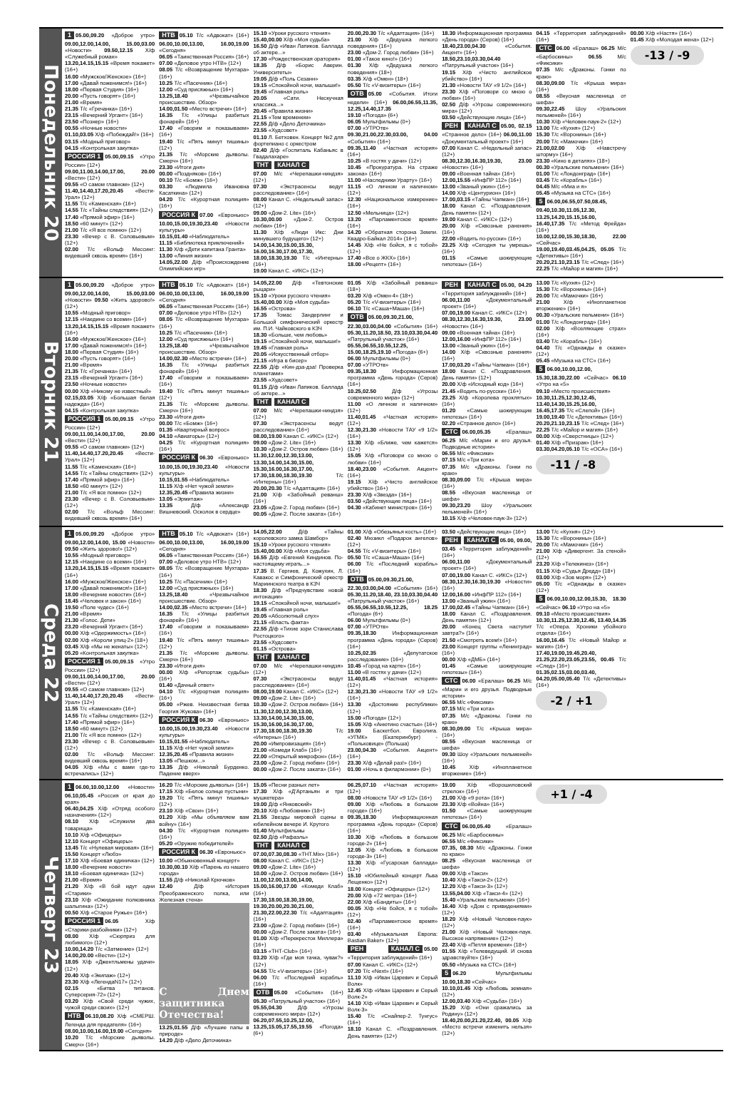Понедельник 20
1 05.00,09.20 «Доброе утро» 09.00,12.00,14.00, 15.00,03.00 «Новости» 09.50,12.15 Х/ф «Служебный роман»
13.20,14.15,15.15 «Время покажет» (16+)
16.00 «Мужское/Женское» (16+)
17.00 «Давай поженимся!» (16+)
18.00 «Первая Студия» (16+)
20.00 «Пусть говорят» (16+)
21.00 «Время»
21.35 Т/с «Гречанка» (16+)
23.15 «Вечерний Ургант» (16+)
23.50 «Познер» (16+)
00.55 «Ночные новости»
01.10,03.05 Х/ф «Побеждай!» (16+)
03.15 «Модный приговор»
04.15 «Контрольная закупка»
РОССИЯ 1 05.00,09.15 «Утро России» (12+)
09.00,11.00,14.00,17.00, 20.00 «Вести» (12+)
09.55 «О самом главном» (12+)
11.40,14.40,17.20,20.45 «Вести-Урал» (12+)
11.55 Т/с «Каменская» (16+)
14.55 Т/с «Тайны следствия» (12+)
17.40 «Прямой эфир» (16+)
18.50 «60 минут» (12+)
21.00 Т/с «Я все помню» (12+)
23.30 «Вечер с В. Соловьевым» (12+)
02.00 Т/с «Вольф Мессинг: видевший сквозь время» (16+)
НТВ 05.10 Т/с «Адвокат» (16+) 06.00,10.00,13.00, 16.00,19.00 «Сегодня»
06.05 «Таинственная Россия» (16+)
07.00 «Деловое утро НТВ» (12+)
08.05 Т/с «Возвращение Мухтара» (16+)
10.25 Т/с «Пасечник» (16+)
12.00 «Суд присяжных» (16+)
13.25,18.40 «Чрезвычайное происшествие. Обзор»
14.00,01.50 «Место встречи» (16+)
16.35 Т/с «Улицы разбитых фонарей» (16+)
17.40 «Говорим и показываем» (16+)
19.40 Т/с «Пять минут тишины» (12+)
21.35 Т/с «Морские дьяволы. Смерч» (16+)
23.30 «Итоги дня»
00.00 «Поздняков» (16+)
00.10 Т/с «Бомж» (16+)
03.30 «Людмила Ивановна Касаткина» (12+)
04.20 Т/с «Курортная полиция» (16+)
РОССИЯ К 07.00 «Евроньюс» 10.00,15.00,19.30,23.40 «Новости культуры»
10.15,01.40 «Наблюдатель»
11.15 «Библиотека приключений»
11.30 Х/ф «Дети капитана Гранта»
13.00 «Линия жизни»
14.05,22.00 Д/ф «Происхождение Олимпийских игр»
15.10 «Уроки русского чтения»
15.40,00.00 Х/ф «Моя судьба»
16.50 Д/ф «Иван Лапиков. Баллада об актере...»
17.30 «Рождественская оратория»
18.35 Д/ф «Борис Аверин. Университеты»
19.05 Д/ф «Поль Сезанн»
19.15 «Спокойной ночи, малыши!»
19.45 «Главная роль»
20.05 «Сати. Нескучная классика...»
20.45 «Правила жизни»
21.15 «Тем временем»
22.55 Д/ф «Дело Деточкина»
23.55 «Худсовет»
01.10 Л. Бетховен. Концерт №2 для фортепиано с оркестром
02.40 Д/ф «Госпиталь Кабаньяс в Гвадалахаре»
ТНТ КАНАЛ С
07.00 М/с «Черепашки-ниндзя» (12+)
07.30 «Экстрасенсы ведут расследование» (16+)
08.00 Канал С. «Недельный запас» (12+)
09.00 «Дом-2. Lite» (16+)
10.30,00.00 «Дом-2. Остров любви» (16+)
11.30 Х/ф «Люди Икс: Дни минувшего будущего» (12+)
14.00,14.30,15.00,15.30, 16.00,16.30,17.00,17.30, 18.00,18.30,19.30 Т/с «Интерны» (16+)
19.00 Канал С. «ИКС» (12+)
20.00,20.30 Т/с «Адаптация» (16+)
21.00 Х/ф «Дедушка легкого поведения» (16+)
23.00 «Дом-2. Город любви» (16+)
01.00 «Такое кино!» (16+)
01.30 Х/ф «Дедушка легкого поведения» (18+)
03.35 Х/ф «Омен» (18+)
05.50 Т/с «V-визитеры» (16+)
ОТВ 05.00 «События. Итоги недели» (16+) 06.00,06.55,11.35, 12.25,14.40,17.35
19.10 «Погода» (6+)
06.05 Мультфильмы (0+)
07.00 «УТРОтв»
09.30,21.00,22.30,03.00, 04.00 «События» (16+)
09.35,11.40 «Частная история» (16+)
10.25 «В гостях у дачи» (12+)
10.45 «Прокуратура. На страже закона» (16+)
11.00 «Наследники Урарту» (16+)
11.15 «О личном и наличном» (12+)
12.30 «Национальное измерение» (16+)
12.50 «Мельница» (12+)
13.20 «Парламентское время» (16+)
14.20 «Обратная сторона Земли. Квадро-Байкал 2014» (16+)
14.45 Х/ф «Не бойся, я с тобой» (12+)
17.40 «Все о ЖКХ» (16+)
18.00 «Рецепт» (16+)
18.30 Информационная программа «День города» (Серов) (16+)
18.40,23.00,04.30 «События. Акцент» (16+)
18.50,23.10,03.30,04.40 «Патрульный участок» (16+)
19.15 Х/ф «Чисто английское убийство» (16+)
21.30 «Новости ТАУ «9 1/2» (16+)
23.30 Х/ф «Поговори со мною о любви» (16+)
02.50 Д/ф «Угрозы современного мира» (12+)
03.50 «Действующие лица» (16+)
РЕН КАНАЛ С 05.00, 02.15 «Странное дело» (16+) 06.00,11.00 «Документальный проект» (16+)
07.00 Канал С. «Недельный запас» (12+)
08.30,12.30,16.30,19.30, 23.00 «Новости» (16+)
09.00 «Военная тайна» (16+)
12.00,15.55 «ИнфПР 112» (16+)
13.00 «Званый ужин» (16+)
14.00 Х/ф «Центурион» (16+)
17.00,03.15 «Тайны Чапман» (16+)
18.00 Канал С. «Поздравления. День памяти» (12+)
19.00 Канал С. «ИКС» (12+)
20.00 Х/ф «Сквозные ранения» (16+)
22.00 «Водить по-русски» (16+)
23.25 Х/ф «Сегодня ты умрешь» (16+)
01.15 «Самые шокирующие гипотезы» (16+)
04.15 «Территория заблуждений» (16+)
СТС 06.00 «Ералаш» 06.25 М/с «Барбоскины» 06.55 М/с «Фиксики»
07.35 М/с «Драконы. Гонки по краю»
08.30,09.00 Т/с «Крыша мира» (16+)
08.55 «Вкусная масленица от шефа»
09.30,22.45 Шоу «Уральских пельменей» (16+)
10.30 Х/ф «Человек-паук-2» (12+)
13.00 Т/с «Кухня» (12+)
15.30 Т/с «Воронины» (16+)
20.00 Т/с «Мамочки» (16+)
21.00,02.00 Х/ф «Навстречу шторму» (16+)
23.30 «Кино в деталях» (18+)
00.30 «Уральские пельмени» (16+)
01.00 Т/с «Лондонград» (16+)
03.45 Т/с «Корабль» (16+)
04.45 М/с «Миа и я»
05.45 «Музыка на СТС» (16+)
5 06.00,06.55,07.50,08.45, 09.40,10.30,11.05,12.30, 13.25,14.20,15.15,16.00, 16.40,17.35 Т/с «Метод Фрейда» (16+)
10.00,12.00,15.30,18.30, 22.00 «Сейчас»
19.00,19.40,03.45,04.25, 05.05 Т/с «Детективы» (16+)
20.20,21.10,23.15 Т/с «След» (16+)
22.25 Т/с «Майор и магия» (16+)
00.00 Х/ф «Настя» (16+)
01.45 Х/ф «Молодая жена» (12+)
-13 / -9
Вторник 21
1 05.00,09.20 «Доброе утро» 09.00,12.00,14.00, 15.00,03.00 «Новости» 09.50 «Жить здорово!» (12+)
10.55 «Модный приговор»
12.15 «Наедине со всеми» (16+)
13.20,14.15,15.15 «Время покажет» (16+)
16.00 «Мужское/Женское» (16+)
17.00 «Давай поженимся!» (16+)
18.00 «Первая Студия» (16+)
20.00 «Пусть говорят» (16+)
21.00 «Время»
21.35 Т/с «Гречанка» (16+)
23.15 «Вечерний Ургант» (16+)
23.50 «Ночные новости»
00.00 Х/ф «Никому не известный»
02.15,03.05 Х/ф «Большая белая надежда» (16+)
04.15 «Контрольная закупка»
РОССИЯ 1 05.00,09.15 «Утро России» (12+)
09.00,11.00,14.00,17.00, 20.00 «Вести» (12+)
09.55 «О самом главном» (12+)
11.40,14.40,17.20,20.45 «Вести-Урал» (12+)
11.55 Т/с «Каменская» (16+)
14.55 Т/с «Тайны следствия» (12+)
17.40 «Прямой эфир» (16+)
18.50 «60 минут» (12+)
21.00 Т/с «Я все помню» (12+)
23.30 «Вечер с В. Соловьевым» (12+)
02.00 Т/с «Вольф Мессинг: видевший сквозь время» (16+)
НТВ 05.10 Т/с «Адвокат» (16+) 06.00,10.00,13.00, 16.00,19.00 «Сегодня»
06.05 «Таинственная Россия» (16+)
07.00 «Деловое утро НТВ» (12+)
08.05 Т/с «Возвращение Мухтара» (16+)
10.25 Т/с «Пасечник» (16+)
12.00 «Суд присяжных» (16+)
13.25,18.40 «Чрезвычайное происшествие. Обзор»
14.00,02.30 «Место встречи» (16+)
16.35 Т/с «Улицы разбитых фонарей» (16+)
17.40 «Говорим и показываем» (16+)
19.40 Т/с «Пять минут тишины» (12+)
21.35 Т/с «Морские дьяволы. Смерч» (16+)
23.30 «Итоги дня»
00.00 Т/с «Бомж» (16+)
01.35 «Квартирный вопрос»
04.10 «Авиаторы» (12+)
04.25 Т/с «Курортная полиция» (16+)
РОССИЯ К 06.30 «Евроньюс» 10.00,15.00,19.30,23.40 «Новости культуры»
10.15,01.55 «Наблюдатель»
11.15 Х/ф «Нет чужой земли»
12.35,20.45 «Правила жизни»
13.05 «Эрмитаж»
13.35 Д/ф «Александр Вишневский. Осколок в сердце»
14.05,22.00 Д/ф «Тевтонские рыцари»
15.10 «Уроки русского чтения»
15.40,00.00 Х/ф «Моя судьба»
16.55 «Острова»
17.35 Томас Зандерлинг и Большой симфонический оркестр им. П.И. Чайковского в КЗЧ
18.30 «Больше, чем любовь»
19.15 «Спокойной ночи, малыши!»
19.45 «Главная роль»
20.05 «Искусственный отбор»
21.15 «Игра в бисер»
22.55 Д/ф «Кин-дза-дза! Проверка планетами»
23.55 «Худсовет»
01.15 Д/ф «Иван Лапиков. Баллада об актере...»
ТНТ КАНАЛ С
07.00 М/с «Черепашки-ниндзя» (12+)
07.30 «Экстрасенсы ведут расследование» (16+)
08.00,19.00 Канал С. «ИКС» (12+)
09.00 «Дом-2. Lite» (16+)
10.30 «Дом-2. Остров любви» (16+)
11.30,12.00,12.30,13.00, 13.30,14.00,14.30,15.00, 15.30,16.00,16.30,17.00, 17.30,18.00,18.30,19.30 Т/с «Интерны» (16+)
20.00,20.30 Т/с «Адаптация» (16+)
21.00 Х/ф «Забойный реванш» (16+)
23.05 «Дом-2. Город любви» (16+)
00.05 «Дом-2. После заката» (16+)
01.05 Х/ф «Забойный реванш» (18+)
03.20 Х/ф «Омен-4» (18+)
05.20 Т/с «V-визитеры» (16+)
06.10 Т/с «Саша+Маша» (16+)
ОТВ 05.00,09.30,21.00, 22.30,03.00,04.00 «События» (16+) 05.30,11.20,18.50, 23.10,03.30,04.40 «Патрульный участок» (16+)
05.55,06.55,10.55,12.25, 15.00,18.25,19.10 «Погода» (6+)
06.00 Мультфильмы (0+)
07.00 «УТРОтв»
09.35,18.30 Информационная программа «День города» (Серов) (16+)
10.25,02.50 Д/ф «Угрозы современного мира» (12+)
11.00 «О личном и наличном» (12+)
11.40,01.45 «Частная история» (12+)
12.30,21.30 «Новости ТАУ «9 1/2» (16+)
13.30 Х/ф «Ближе, чем кажется» (12+)
15.05 Х/ф «Поговори со мною о любви» (16+)
18.40,23.00 «События. Акцент» (16+)
19.15 Х/ф «Чисто английское убийство» (16+)
23.30 Х/ф «Звезда» (16+)
03.50 «Действующие лица» (16+)
04.30 «Кабинет министров» (16+)
РЕН КАНАЛ С 05.00, 04.20 «Территория заблуждений» (16+)
06.00,11.00 «Документальный проект» (16+)
07.00,19.00 Канал С. «ИКС» (12+)
08.30,12.30,16.30,19.30, 23.00 «Новости» (16+)
09.00 «Военная тайна» (16+)
12.00,16.00 «ИнфПР 112» (16+)
13.00 «Званый ужин» (16+)
14.00 Х/ф «Сквозные ранения» (16+)
17.00,03.20 «Тайны Чапман» (16+)
18.00 Канал С. «Поздравления. День памяти» (12+)
20.00 Х/ф «Исходный код» (16+)
21.45 «Водить по-русски» (16+)
23.25 Х/ф «Королева проклятых» (16+)
01.20 «Самые шокирующие гипотезы» (16+)
02.20 «Странное дело» (16+)
СТС 06.00,05.35 «Ералаш» 06.25 М/с «Марин и его друзья. Подводные истории»
06.55 М/с «Фиксики»
07.15 М/с «Три кота»
07.35 М/с «Драконы. Гонки по краю»
08.30,09.00 Т/с «Крыша мира» (16+)
08.55 «Вкусная масленица от шефа»
09.30,23.20 Шоу «Уральских пельменей» (16+)
10.15 Х/ф «Человек-паук-3» (12+)
13.00 Т/с «Кухня» (12+)
15.30 Т/с «Воронины» (16+)
20.00 Т/с «Мамочки» (16+)
21.00 Х/ф «Инопланетное вторжение» (16+)
00.30 «Уральские пельмени» (16+)
01.00 Т/с «Лондонград» (16+)
02.00 Х/ф «Вселяющие страх» (16+)
03.40 Т/с «Корабль» (16+)
04.40 Т/с «Однажды в сказке» (12+)
05.45 «Музыка на СТС» (16+)
5 06.00,10.00,12.00, 15.30,18.30,22.00 «Сейчас» 06.10 «Утро на «5»
09.10 «Место происшествия»
10.30,11.25,12.30,12.45, 13.40,14.30,15.25,16.00, 16.45,17.35 Т/с «Слепой» (16+)
19.00,19.40 Т/с «Детективы» (16+)
20.20,21.10,23.15 Т/с «След» (16+)
22.25 Т/с «Майор и магия» (16+)
00.00 Х/ф «Сверстницы» (12+)
01.40 Х/ф «Призрак» (16+)
03.30,04.20,05.10 Т/с «ОСА» (16+)
-11 / -8
Среда 22
1 05.00,09.20 «Доброе утро» 09.00,12.00,14.00, 15.00 «Новости» 09.50 «Жить здорово!» (12+)
10.55 «Модный приговор»
12.15 «Наедине со всеми» (16+)
13.20,14.15,15.15 «Время покажет» (16+)
16.00 «Мужское/Женское» (16+)
17.00 «Давай поженимся!» (16+)
18.00 «Вечерние новости» (16+)
18.45 «Человек и закон» (16+)
19.50 «Поле чудес» (16+)
21.00 «Время»
21.30 «Голос. Дети»
23.20 «Вечерний Ургант» (16+)
00.00 Х/ф «Одержимость» (16+)
02.00 Х/ф «Короли улиц-2» (18+)
03.45 Х/ф «Мы не женаты» (12+)
05.20 «Контрольная закупка»
РОССИЯ 1 05.00,09.15 «Утро России» (12+)
09.00,11.00,14.00,17.00, 20.00 «Вести» (12+)
09.55 «О самом главном» (12+)
11.40,14.40,17.20,20.45 «Вести-Урал» (12+)
11.55 Т/с «Каменская» (16+)
14.55 Т/с «Тайны следствия» (12+)
17.40 «Прямой эфир» (16+)
18.50 «60 минут» (12+)
21.00 Т/с «Я все помню» (12+)
23.30 «Вечер с В. Соловьевым» (12+)
02.00 Т/с «Вольф Мессинг: видевший сквозь время» (16+)
04.05 Х/ф «Мы с вами где-то встречались» (12+)
НТВ 05.10 Т/с «Адвокат» (16+) 06.00,10.00,13.00, 16.00,19.00 «Сегодня»
06.05 «Таинственная Россия» (16+)
07.00 «Деловое утро НТВ» (12+)
08.05 Т/с «Возвращение Мухтара» (16+)
10.25 Т/с «Пасечник» (16+)
12.00 «Суд присяжных» (16+)
13.25,18.40 «Чрезвычайное происшествие. Обзор»
14.00,02.35 «Место встречи» (16+)
16.35 Т/с «Улицы разбитых фонарей» (16+)
17.40 «Говорим и показываем» (16+)
19.40 Т/с «Пять минут тишины» (12+)
21.35 Т/с «Морские дьяволы. Смерч» (16+)
23.30 «Итоги дня»
00.00 Х/ф «Репортаж судьбы» (16+)
01.40 «Дачный ответ»
04.10 Т/с «Курортная полиция» (16+)
05.00 «Ржев. Неизвестная битва Георгия Жукова» (16+)
РОССИЯ К 06.30 «Евроньюс» 10.00,15.00,19.30,23.40 «Новости культуры»
10.15,01.55 «Наблюдатель»
11.15 Х/ф «Нет чужой земли»
12.35,20.45 «Правила жизни»
13.05 «Пешком...»
13.35 Д/ф «Николай Бурденко. Падение вверх»
14.05,22.00 Д/ф «Тайны королевского замка Шамбор»
15.10 «Уроки русского чтения»
15.40,00.00 Х/ф «Моя судьба»
16.55 Д/ф «Евгений Киндинов. По-настоящему играть...»
17.35 В. Гергиев, Д. Кожухин, Л. Кавакос и Симфонический оркестр Мариинского театра в КЗЧ
18.30 Д/ф «Предчувствие новой интонации»
19.15 «Спокойной ночи, малыши!»
19.45 «Главная роль»
20.05 «Абсолютный слух»
21.15 «Власть факта»
22.55 Д/ф «Тихие зори Станислава Ростоцкого»
23.55 «Худсовет»
01.15 «Острова»
ТНТ КАНАЛ С
07.00 М/с «Черепашки-ниндзя» (12+)
07.30 «Экстрасенсы ведут расследование» (16+)
08.00,19.00 Канал С. «ИКС» (12+)
09.00 «Дом-2. Lite» (16+)
10.30 «Дом-2. Остров любви» (16+)
11.30,12.00,12.30,13.00, 13.30,14.00,14.30,15.00, 15.30,16.00,16.30,17.00, 17.30,18.00,18.30,19.30 Т/с «Интерны» (16+)
20.00 «Импровизация» (16+)
21.00 «Комеди Клаб» (16+)
22.00 «Открытый микрофон» (16+)
23.00 «Дом-2. Город любви» (16+)
00.00 «Дом-2. После заката» (16+)
01.00 Х/ф «Обезьянья кость» (16+)
02.40 Мюзикл «Подарок ангелов» (12+)
04.55 Т/с «V-визитеры» (16+)
05.50 Т/с «Саша+Маша» (16+)
06.00 Т/с «Последний корабль» (16+)
ОТВ 05.00,09.30,21.00, 22.30,03.00,04.00 «События» (16+) 05.30,11.20,18.40, 23.10,03.30,04.40 «Патрульный участок» (16+)
05.55,06.55,10.55,12.25, 18.25 «Погода» (6+)
06.00 Мультфильмы (0+)
07.00 «УТРОтв»
09.35,18.30 Информационная программа «День города» (Серов) (16+)
10.25,02.35 «Депутатское расследование» (16+)
10.45 «Город на карте» (16+)
11.00 «В гостях у дачи» (12+)
11.40,01.45 «Частная история» (12+)
12.30,21.30 «Новости ТАУ «9 1/2» (16+)
13.30 «Достояние республики» (12+)
15.00 «Погода» (12+)
15.05 Х/ф «Анютино счастье» (16+)
19.00 Баскетбол. Евролига. «УГМК» (Екатеринбург) - «Польковице» (Польша)
23.00,04.30 «События. Акцент» (16+)
23.30 Х/ф «Делай раз!» (16+)
01.00 «Ночь в филармонии» (0+)
03.50 «Действующие лица» (16+)
РЕН КАНАЛ С 05.00, 09.00, 03.45 «Территория заблуждений» (16+)
06.00,11.00 «Документальный проект» (16+)
07.00,19.00 Канал С. «ИКС» (12+)
08.30,12.30,16.30,19.30 «Новости» (16+)
12.00,16.00 «ИнфПР 112» (16+)
13.00 «Званый ужин» (16+)
17.00,02.45 «Тайны Чапман» (16+)
18.00 Канал С. «Поздравления. День памяти» (12+)
20.00 «Конец Света наступит завтра?» (16+)
21.50 «Смотреть всем!» (16+)
23.00 Концерт группы «Ленинград» (16+)
00.00 Х/ф «ДМБ» (16+)
01.45 «Самые шокирующие гипотезы» (16+)
СТС 06.00 «Ералаш» 06.25 М/с «Марин и его друзья. Подводные истории»
06.55 М/с «Фиксики»
07.15 М/с «Три кота»
07.35 М/с «Драконы. Гонки по краю»
08.30,09.00 Т/с «Крыша мира» (16+)
08.55 «Вкусная масленица от шефа»
09.30 Шоу «Уральских пельменей» (16+)
10.45 Х/ф «Инопланетное вторжение» (16+)
13.00 Т/с «Кухня» (12+)
15.30 Т/с «Воронины» (16+)
20.00 Т/с «Мамочки» (16+)
21.00 Х/ф «Дивергент. За стеной» (12+)
23.20 Х/ф «Телекинез» (16+)
01.15 Х/ф «Судья Дредд» (18+)
03.00 Х/ф «Зов моря» (12+)
05.00 Т/с «Однажды в сказке» (12+)
5 06.00,10.00,12.00,15.30, 18.30 «Сейчас» 06.10 «Утро на «5»
09.10 «Место происшествия»
10.30,11.25,12.30,12.45, 13.40,14.35 Т/с «Опера. Хроники убойного отдела» (16+)
16.00,16.45 Т/с «Новый Майор и магия» (16+)
17.40,19.00,19.45,20.40, 21.25,22.20,23.05,23.55, 00.45 Т/с «След» (16+)
01.35,02.15,03.00,03.40, 04.20,05.00,05.40 Т/с «Детективы» (16+)
-2 / +1
Четверг 23
1 06.00,10.00,12.00 «Новости» 06.10,05.45 «Россия от края до края»
06.40,04.25 Х/ф «Отряд особого назначения» (12+)
08.10 Х/ф «Служили два товарища»
10.10 Х/ф «Офицеры»
12.10 Концерт «Офицеры»
13.45 Т/с «Нулевая мировая» (16+)
15.50 Концерт «Любэ»
17.10 Х/ф «Боевая единичка» (12+)
18.00 «Вечерние новости»
18.10 «Боевая единичка» (12+)
21.00 «Время»
21.20 Х/ф «В бой идут одни «Старики»
23.10 Х/ф «Ожидание полковника шалыгина» (12+)
00.50 Х/ф «Старое Ружье» (16+)
РОССИЯ 1 06.05 Х/ф «Старики-разбойники» (12+)
08.00 Х/ф «Сюрприз для любимого» (12+)
10.00,14.20 Т/с «Затмение» (12+)
14.00,20.00 «Вести» (12+)
18.05 Х/ф «Джентльмены удачи» (12+)
20.40 Х/ф «Экипаж» (12+)
23.30 Х/ф «ЛегендаN17» (12+)
02.15 «Битва титанов. Суперсерия-72» (12+)
03.20 Х/ф «Свой среди чужих, чужой среди своих» (12+)
НТВ 06.10,08.20 Х/ф «СМЕРШ. Легенда для предателя» (16+)
08.00,10.00,16.00,19.00 «Сегодня»
10.20 Т/с «Морские дьяволы. Смерч» (16+)
16.20 Т/с «Морские дьяволы» (16+)
17.15 Х/ф «Белое солнце пустыни»
19.20 Т/с «Пять минут тишины» (12+)
23.10 Х/ф «Свои» (16+)
01.20 Х/ф «Мы объявляем вам войну» (16+)
04.30 Т/с «Курортная полиция» (16+)
05.20 «Оружие победителей»
РОССИЯ К 06.30 «Евроньюс»
10.00 «Обыкновенный концерт»
10.30,00.10 Х/ф «Парень из нашего города»
11.55 Д/ф «Николай Крючков»
12.40 Д/ф «История Преображенского полка, или Железная стена»
С Днем защитника Отечества!
13.25,01.55 Д/ф «Лучшие папы в природе»
14.20 Д/ф «Дело Деточкина»
15.05 «Песни разных лет»
17.30 Х/ф «Д'Артаньян и три мушкетера»
19.00 Д/ф «Янковский»
20.10 Х/ф «Любовник» (18+)
21.55 Звезды мировой сцены в юбилейном вечере И. Крутого
01.40 Мультфильмы
02.50 Д/ф «Рафаэль»
ТНТ КАНАЛ С
07.00,07.30,08.30 «ТНТ.Mix» (16+)
08.00 Канал С. «ИКС» (12+)
09.00 «Дом-2. Lite» (16+)
10.00 «Дом-2. Остров любви» (16+)
11.00,12.00,13.00,14.00, 15.00,16.00,17.00 «Комеди Клаб» (16+)
17.30,18.00,18.30,19.00, 19.30,20.00,20.30,21.00, 21.30,22.00,22.30 Т/с «Адаптация» (16+)
23.00 «Дом-2. Город любви» (16+)
00.00 «Дом-2. После заката» (16+)
01.00 Х/ф «Перекресток Миллера» (16+)
03.15 «ТНТ-Club» (16+)
03.20 Х/ф «Где моя тачка, чувак?» (12+)
04.55 Т/с «V-визитеры» (16+)
06.00 Т/с «Последний корабль» (16+)
ОТВ 05.00 «События» (16+) 05.30 «Патрульный участок» (16+)
05.55,04.30 Д/ф «Угрозы современного мира» (12+)
06.20,07.55,10.25,12.00, 13.25,15.05,17.55,19.55 «Погода» (6+)
06.25,07.10 «Частная история» (12+)
08.00 «Новости ТАУ «9 1/2» (16+)
09.00 Х/ф «Любовь в большом городе» (16+)
09.35,18.30 Информационная программа «День города» (Серов) (16+)
10.30 Х/ф «Любовь в большом городе-2» (16+)
12.05 Х/ф «Любовь в большом городе-3» (16+)
13.30 Х/ф «Гусарская баллада» (12+)
15.10 «Юбилейный концерт Льва Лещенко» (12+)
18.00 Концерт «Офицеры» (12+)
20.00 Х/ф «72 метра» (16+)
22.00 Х/ф «Бандиты» (16+)
00.05 Х/ф «Не бойся, я с тобой» (12+)
02.40 «Парламентское время» (16+)
03.40 «Музыкальная Европа: Bastian Baker» (12+)
РЕН КАНАЛ С 05.00 «Территория заблуждений» (16+)
07.00 Канал С. «ИКС» (12+)
07.20 Т/с «Next» (16+)
11.10 Х/ф «Иван Царевич и Серый Волк»
12.45 Х/ф «Иван Царевич и Серый Волк-2»
14.10 Х/ф «Иван Царевич и Серый Волк-3»
15.40 Т/с «Снайпер-2. Тунгус» (16+)
18.10 Канал С. «Поздравления. День памяти» (12+)
19.00 Х/ф «Ворошиловский стрелок» (16+)
21.00 Х/ф «9 рота» (16+)
23.30 Х/ф «Война» (16+)
01.50 «Самые шокирующие гипотезы» (16+)
СТС 06.00,05.40 «Ералаш» 06.25 М/с «Барбоскины»
06.55 М/с «Фиксики»
07.35, 08.30 М/с «Драконы. Гонки по краю»
08.25 «Вкусная масленица от шефа»
09.00 Х/ф «Такси»
10.40 Х/ф «Такси-2» (12+)
12.20 Х/ф «Такси-3» (12+)
13.55,04.00 Х/ф «Такси-4» (12+)
15.40 «Уральские пельмени» (16+)
16.40 Х/ф «Дом с привидениями» (12+)
18.20 Х/ф «Новый Человек-паук» (12+)
21.00 Х/ф «Новый Человек-паук. Высокое напряжение» (12+)
23.40 Х/ф «Петля времени» (18+)
01.55 Х/ф «Телеведущий. И снова здравствуйте» (16+)
05.50 «Музыка на СТС» (16+)
5 06.20 Мультфильмы 10.00,18.30 «Сейчас»
10.10,01.45 Х/ф «Любовь земная» (12+)
12.00,03.40 Х/ф «Судьба» (16+)
15.20 Х/ф «Они сражались за Родину» (12+)
18.40,20.00,21.20,22.40, 00.05 Х/ф «Место встречи изменить нельзя» (12+)
+1 / -4